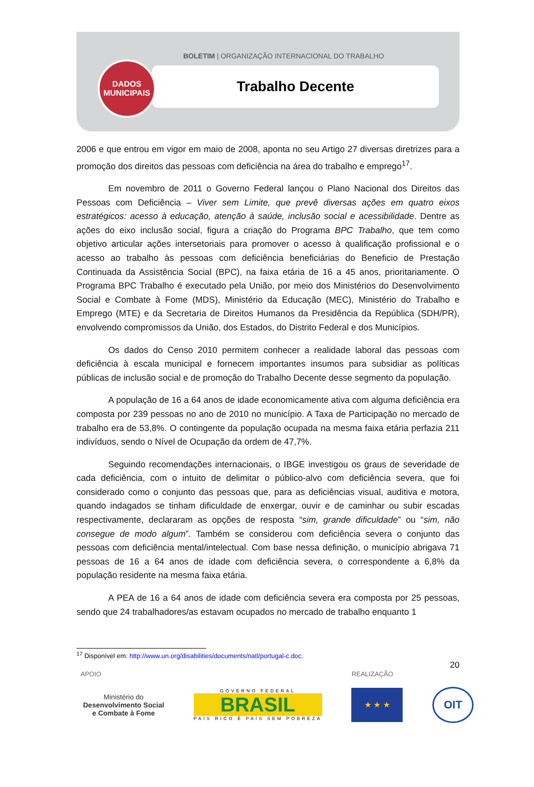BOLETIM | ORGANIZAÇÃO INTERNACIONAL DO TRABALHO
Trabalho Decente
DADOS
MUNICIPAIS
2006 e que entrou em vigor em maio de 2008, aponta no seu Artigo 27 diversas diretrizes para a promoção dos direitos das pessoas com deficiência na área do trabalho e emprego<sup>17</sup>.
Em novembro de 2011 o Governo Federal lançou o Plano Nacional dos Direitos das Pessoas com Deficiência – Viver sem Limite, que prevê diversas ações em quatro eixos estratégicos: acesso à educação, atenção à saúde, inclusão social e acessibilidade. Dentre as ações do eixo inclusão social, figura a criação do Programa BPC Trabalho, que tem como objetivo articular ações intersetoriais para promover o acesso à qualificação profissional e o acesso ao trabalho às pessoas com deficiência beneficiárias do Beneficio de Prestação Continuada da Assistência Social (BPC), na faixa etária de 16 a 45 anos, prioritariamente. O Programa BPC Trabalho é executado pela União, por meio dos Ministérios do Desenvolvimento Social e Combate à Fome (MDS), Ministério da Educação (MEC), Ministério do Trabalho e Emprego (MTE) e da Secretaria de Direitos Humanos da Presidência da República (SDH/PR), envolvendo compromissos da União, dos Estados, do Distrito Federal e dos Municípios.
Os dados do Censo 2010 permitem conhecer a realidade laboral das pessoas com deficiência à escala municipal e fornecem importantes insumos para subsidiar as políticas públicas de inclusão social e de promoção do Trabalho Decente desse segmento da população.
A população de 16 a 64 anos de idade economicamente ativa com alguma deficiência era composta por 239 pessoas no ano de 2010 no município. A Taxa de Participação no mercado de trabalho era de 53,8%. O contingente da população ocupada na mesma faixa etária perfazia 211 indivíduos, sendo o Nível de Ocupação da ordem de 47,7%.
Seguindo recomendações internacionais, o IBGE investigou os graus de severidade de cada deficiência, com o intuito de delimitar o público-alvo com deficiência severa, que foi considerado como o conjunto das pessoas que, para as deficiências visual, auditiva e motora, quando indagados se tinham dificuldade de enxergar, ouvir e de caminhar ou subir escadas respectivamente, declararam as opções de resposta “sim, grande dificuldade” ou “sim, não consegue de modo algum”. Também se considerou com deficiência severa o conjunto das pessoas com deficiência mental/intelectual. Com base nessa definição, o município abrigava 71 pessoas de 16 a 64 anos de idade com deficiência severa, o correspondente a 6,8% da população residente na mesma faixa etária.
A PEA de 16 a 64 anos de idade com deficiência severa era composta por 25 pessoas, sendo que 24 trabalhadores/as estavam ocupados no mercado de trabalho enquanto 1
<sup>17</sup> Disponível em: http://www.un.org/disabilities/documents/natl/portugal-c.doc.
20
APOIO REALIZAÇÃO
Ministério do
Desenvolvimento Social
e Combate à Fome
GOVERNO FEDERAL
BRASIL
PAÍS RICO É PAÍS SEM POBREZA
★ ★ ★
OIT